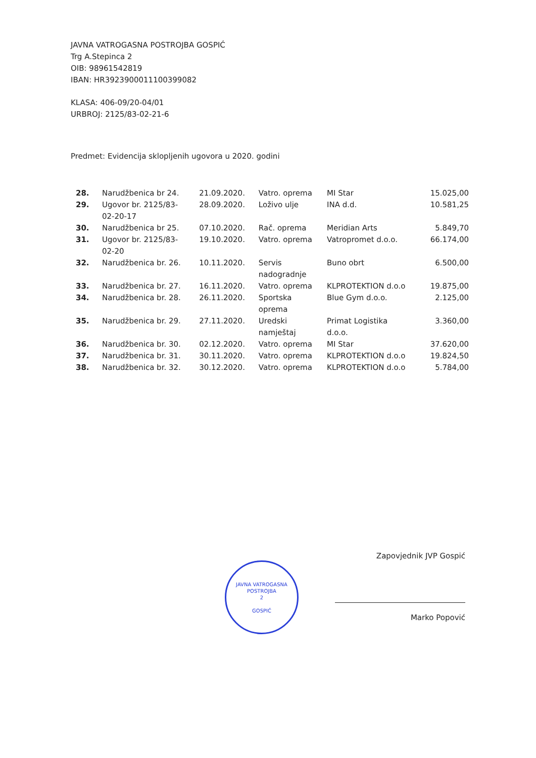JAVNA VATROGASNA POSTROJBA GOSPIĆ
Trg A.Stepinca 2
OIB: 98961542819
IBAN: HR3923900011100399082
KLASA: 406-09/20-04/01
URBROJ: 2125/83-02-21-6
Predmet: Evidencija sklopljenih ugovora u 2020. godini
| 28. | Narudžbenica br 24. | 21.09.2020. | Vatro. oprema | MI Star | 15.025,00 |
| 29. | Ugovor br. 2125/83- 02-20-17 | 28.09.2020. | Loživo ulje | INA d.d. | 10.581,25 |
| 30. | Narudžbenica br 25. | 07.10.2020. | Rač. oprema | Meridian Arts | 5.849,70 |
| 31. | Ugovor br. 2125/83- 02-20 | 19.10.2020. | Vatro. oprema | Vatropromet d.o.o. | 66.174,00 |
| 32. | Narudžbenica br. 26. | 10.11.2020. | Servis nadogradnje | Buno obrt | 6.500,00 |
| 33. | Narudžbenica br. 27. | 16.11.2020. | Vatro. oprema | KLPROTEKTION d.o.o | 19.875,00 |
| 34. | Narudžbenica br. 28. | 26.11.2020. | Sportska oprema | Blue Gym d.o.o. | 2.125,00 |
| 35. | Narudžbenica br. 29. | 27.11.2020. | Uredski namještaj | Primat Logistika d.o.o. | 3.360,00 |
| 36. | Narudžbenica br. 30. | 02.12.2020. | Vatro. oprema | MI Star | 37.620,00 |
| 37. | Narudžbenica br. 31. | 30.11.2020. | Vatro. oprema | KLPROTEKTION d.o.o | 19.824,50 |
| 38. | Narudžbenica br. 32. | 30.12.2020. | Vatro. oprema | KLPROTEKTION d.o.o | 5.784,00 |
JAVNA VATROGASNA POSTROJBA
2
GOSPIĆ
Zapovjednik JVP Gospić
Marko Popović